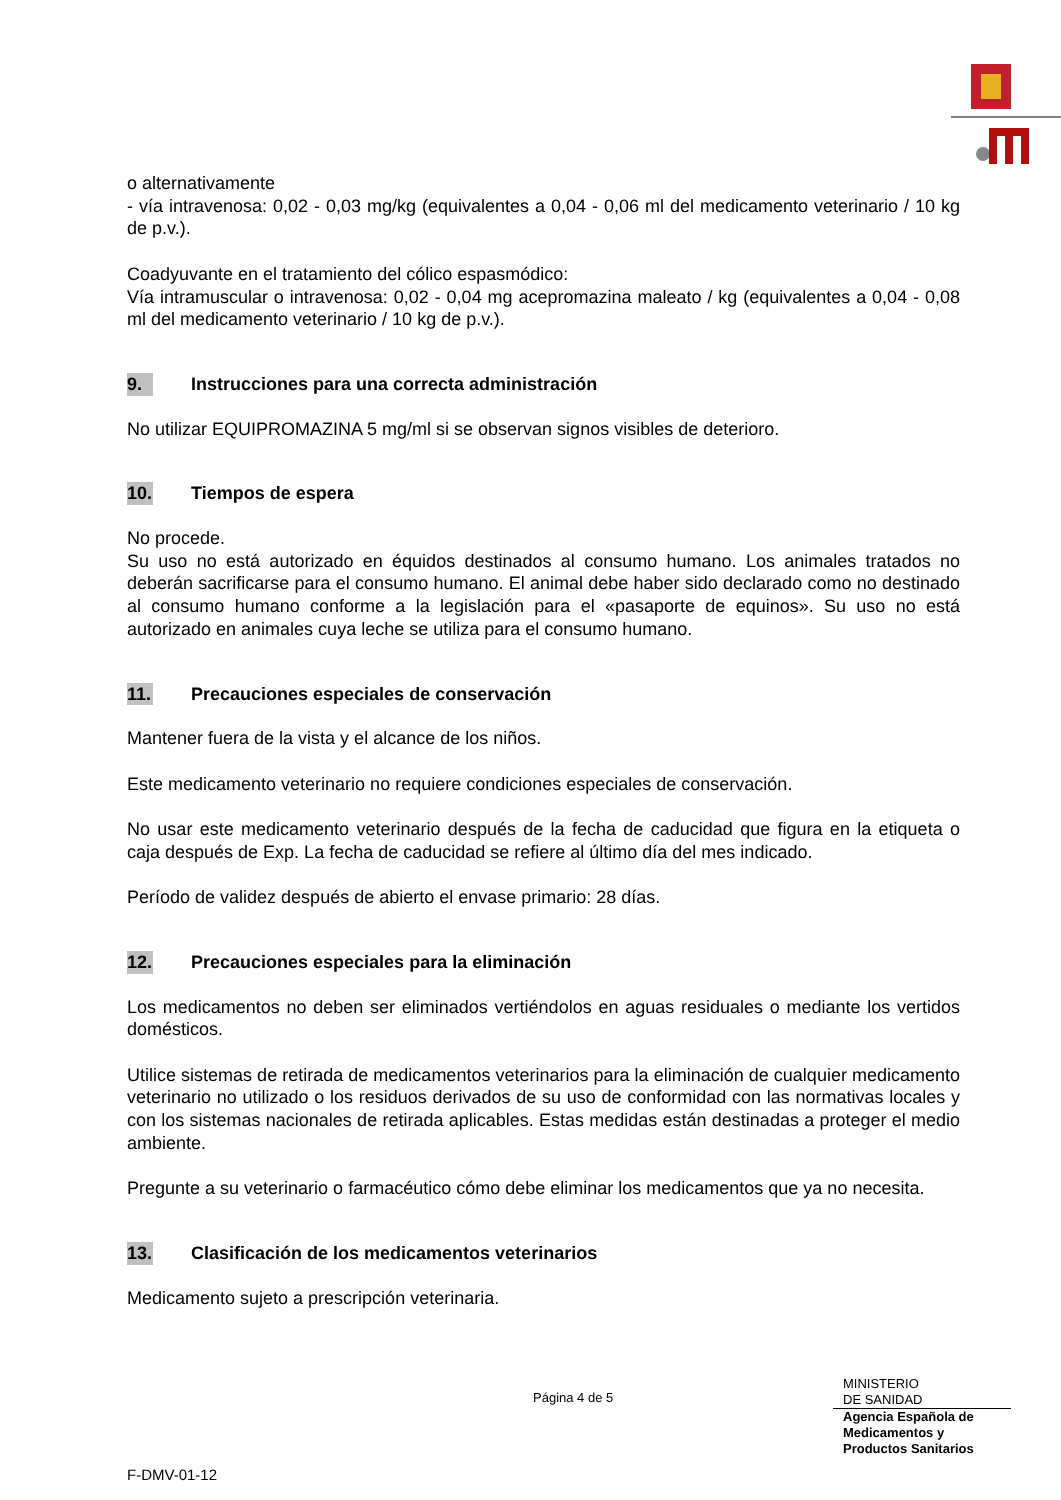o alternativamente
- vía intravenosa: 0,02 - 0,03 mg/kg (equivalentes a 0,04 - 0,06 ml del medicamento veterinario / 10 kg de p.v.).
Coadyuvante en el tratamiento del cólico espasmódico:
Vía intramuscular o intravenosa: 0,02 - 0,04 mg acepromazina maleato / kg (equivalentes a 0,04 - 0,08 ml del medicamento veterinario / 10 kg de p.v.).
9. Instrucciones para una correcta administración
No utilizar EQUIPROMAZINA 5 mg/ml si se observan signos visibles de deterioro.
10. Tiempos de espera
No procede.
Su uso no está autorizado en équidos destinados al consumo humano. Los animales tratados no deberán sacrificarse para el consumo humano. El animal debe haber sido declarado como no destinado al consumo humano conforme a la legislación para el «pasaporte de equinos». Su uso no está autorizado en animales cuya leche se utiliza para el consumo humano.
11. Precauciones especiales de conservación
Mantener fuera de la vista y el alcance de los niños.
Este medicamento veterinario no requiere condiciones especiales de conservación.
No usar este medicamento veterinario después de la fecha de caducidad que figura en la etiqueta o caja después de Exp. La fecha de caducidad se refiere al último día del mes indicado.
Período de validez después de abierto el envase primario: 28 días.
12. Precauciones especiales para la eliminación
Los medicamentos no deben ser eliminados vertiéndolos en aguas residuales o mediante los vertidos domésticos.
Utilice sistemas de retirada de medicamentos veterinarios para la eliminación de cualquier medicamento veterinario no utilizado o los residuos derivados de su uso de conformidad con las normativas locales y con los sistemas nacionales de retirada aplicables. Estas medidas están destinadas a proteger el medio ambiente.
Pregunte a su veterinario o farmacéutico cómo debe eliminar los medicamentos que ya no necesita.
13. Clasificación de los medicamentos veterinarios
Medicamento sujeto a prescripción veterinaria.
Página 4 de 5
MINISTERIO
DE SANIDAD
Agencia Española de
Medicamentos y
Productos Sanitarios
F-DMV-01-12